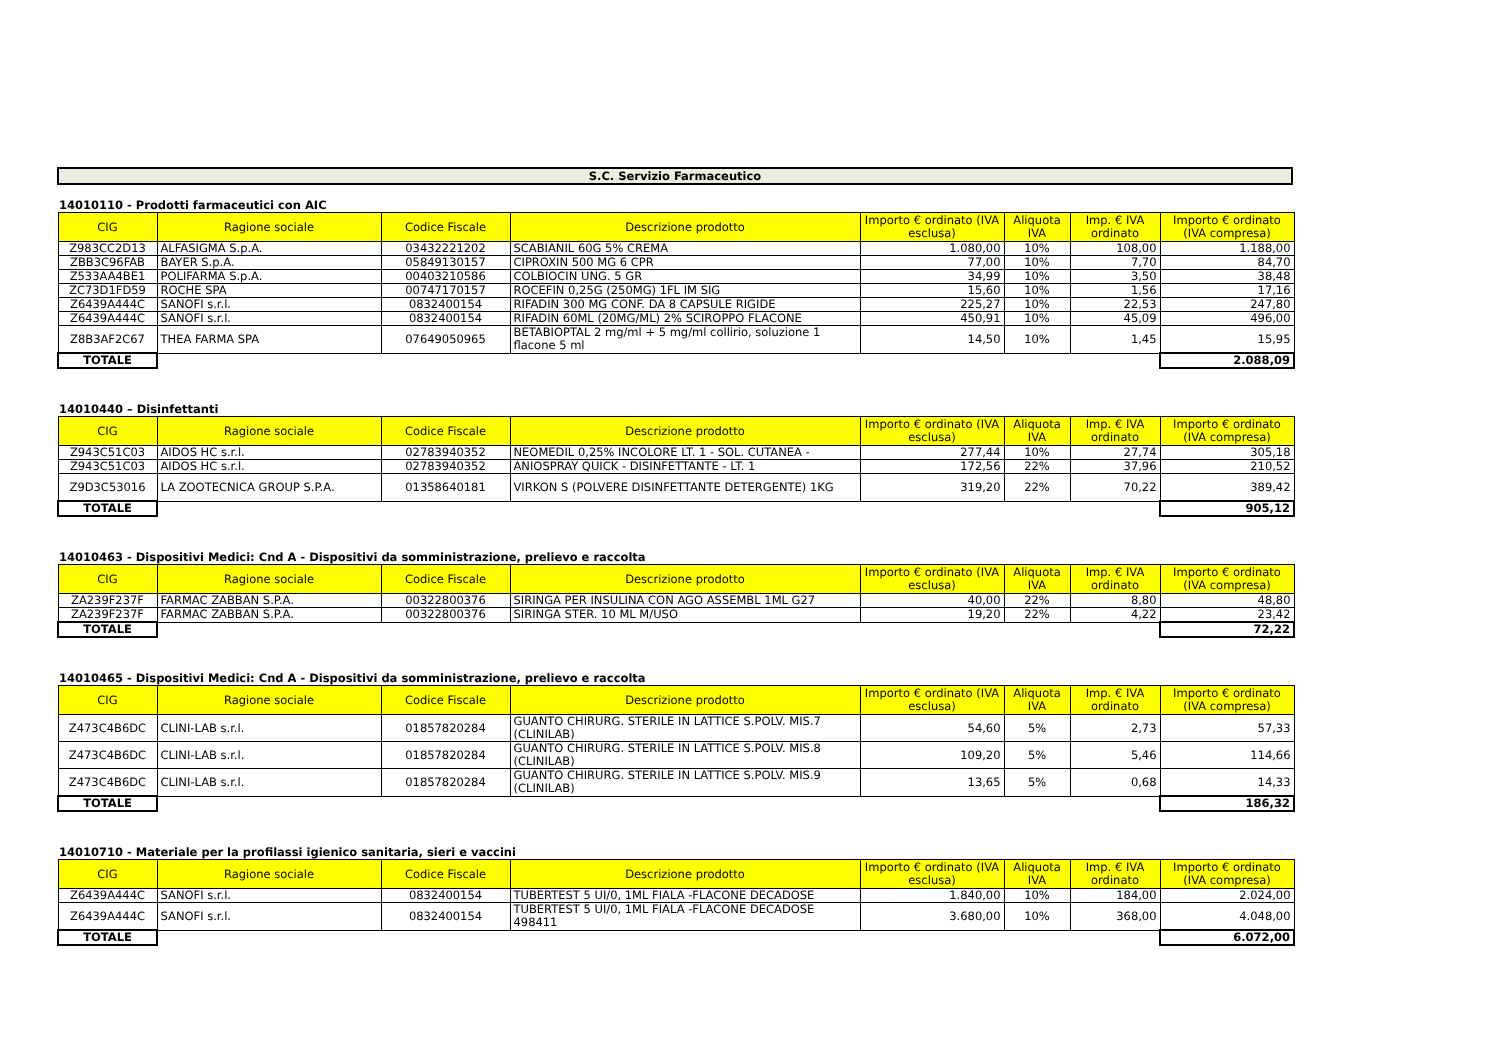S.C. Servizio Farmaceutico
14010110 - Prodotti farmaceutici con AIC
| CIG | Ragione sociale | Codice Fiscale | Descrizione prodotto | Importo € ordinato (IVA esclusa) | Aliquota IVA | Imp. € IVA ordinato | Importo € ordinato (IVA compresa) |
| --- | --- | --- | --- | --- | --- | --- | --- |
| Z983CC2D13 | ALFASIGMA S.p.A. | 03432221202 | SCABIANIL 60G 5% CREMA | 1.080,00 | 10% | 108,00 | 1.188,00 |
| ZBB3C96FAB | BAYER S.p.A. | 05849130157 | CIPROXIN 500 MG 6 CPR | 77,00 | 10% | 7,70 | 84,70 |
| Z533AA4BE1 | POLIFARMA S.p.A. | 00403210586 | COLBIOCIN UNG. 5 GR | 34,99 | 10% | 3,50 | 38,48 |
| ZC73D1FD59 | ROCHE SPA | 00747170157 | ROCEFIN 0,25G (250MG) 1FL IM SIG | 15,60 | 10% | 1,56 | 17,16 |
| Z6439A444C | SANOFI s.r.l. | 0832400154 | RIFADIN 300 MG CONF. DA 8 CAPSULE RIGIDE | 225,27 | 10% | 22,53 | 247,80 |
| Z6439A444C | SANOFI s.r.l. | 0832400154 | RIFADIN 60ML (20MG/ML) 2% SCIROPPO FLACONE | 450,91 | 10% | 45,09 | 496,00 |
| Z8B3AF2C67 | THEA FARMA SPA | 07649050965 | BETABIOPTAL 2 mg/ml + 5 mg/ml collirio, soluzione 1 flacone 5 ml | 14,50 | 10% | 1,45 | 15,95 |
| TOTALE | | | | | | | 2.088,09 |
14010440 – Disinfettanti
| CIG | Ragione sociale | Codice Fiscale | Descrizione prodotto | Importo € ordinato (IVA esclusa) | Aliquota IVA | Imp. € IVA ordinato | Importo € ordinato (IVA compresa) |
| --- | --- | --- | --- | --- | --- | --- | --- |
| Z943C51C03 | AIDOS HC s.r.l. | 02783940352 | NEOMEDIL 0,25% INCOLORE LT. 1 - SOL. CUTANEA - | 277,44 | 10% | 27,74 | 305,18 |
| Z943C51C03 | AIDOS HC s.r.l. | 02783940352 | ANIOSPRAY QUICK - DISINFETTANTE - LT. 1 | 172,56 | 22% | 37,96 | 210,52 |
| Z9D3C53016 | LA ZOOTECNICA GROUP S.P.A. | 01358640181 | VIRKON S (POLVERE DISINFETTANTE DETERGENTE) 1KG | 319,20 | 22% | 70,22 | 389,42 |
| TOTALE | | | | | | | 905,12 |
14010463 - Dispositivi Medici: Cnd A - Dispositivi da somministrazione, prelievo e raccolta
| CIG | Ragione sociale | Codice Fiscale | Descrizione prodotto | Importo € ordinato (IVA esclusa) | Aliquota IVA | Imp. € IVA ordinato | Importo € ordinato (IVA compresa) |
| --- | --- | --- | --- | --- | --- | --- | --- |
| ZA239F237F | FARMAC ZABBAN S.P.A. | 00322800376 | SIRINGA PER INSULINA CON AGO ASSEMBL 1ML G27 | 40,00 | 22% | 8,80 | 48,80 |
| ZA239F237F | FARMAC ZABBAN S.P.A. | 00322800376 | SIRINGA STER. 10 ML M/USO | 19,20 | 22% | 4,22 | 23,42 |
| TOTALE | | | | | | | 72,22 |
14010465 - Dispositivi Medici: Cnd A - Dispositivi da somministrazione, prelievo e raccolta
| CIG | Ragione sociale | Codice Fiscale | Descrizione prodotto | Importo € ordinato (IVA esclusa) | Aliquota IVA | Imp. € IVA ordinato | Importo € ordinato (IVA compresa) |
| --- | --- | --- | --- | --- | --- | --- | --- |
| Z473C4B6DC | CLINI-LAB s.r.l. | 01857820284 | GUANTO CHIRURG. STERILE IN LATTICE S.POLV. MIS.7 (CLINILAB) | 54,60 | 5% | 2,73 | 57,33 |
| Z473C4B6DC | CLINI-LAB s.r.l. | 01857820284 | GUANTO CHIRURG. STERILE IN LATTICE S.POLV. MIS.8 (CLINILAB) | 109,20 | 5% | 5,46 | 114,66 |
| Z473C4B6DC | CLINI-LAB s.r.l. | 01857820284 | GUANTO CHIRURG. STERILE IN LATTICE S.POLV. MIS.9 (CLINILAB) | 13,65 | 5% | 0,68 | 14,33 |
| TOTALE | | | | | | | 186,32 |
14010710 - Materiale per la profilassi igienico sanitaria, sieri e vaccini
| CIG | Ragione sociale | Codice Fiscale | Descrizione prodotto | Importo € ordinato (IVA esclusa) | Aliquota IVA | Imp. € IVA ordinato | Importo € ordinato (IVA compresa) |
| --- | --- | --- | --- | --- | --- | --- | --- |
| Z6439A444C | SANOFI s.r.l. | 0832400154 | TUBERTEST 5 UI/0, 1ML FIALA -FLACONE DECADOSE | 1.840,00 | 10% | 184,00 | 2.024,00 |
| Z6439A444C | SANOFI s.r.l. | 0832400154 | TUBERTEST 5 UI/0, 1ML FIALA -FLACONE DECADOSE 498411 | 3.680,00 | 10% | 368,00 | 4.048,00 |
| TOTALE | | | | | | | 6.072,00 |